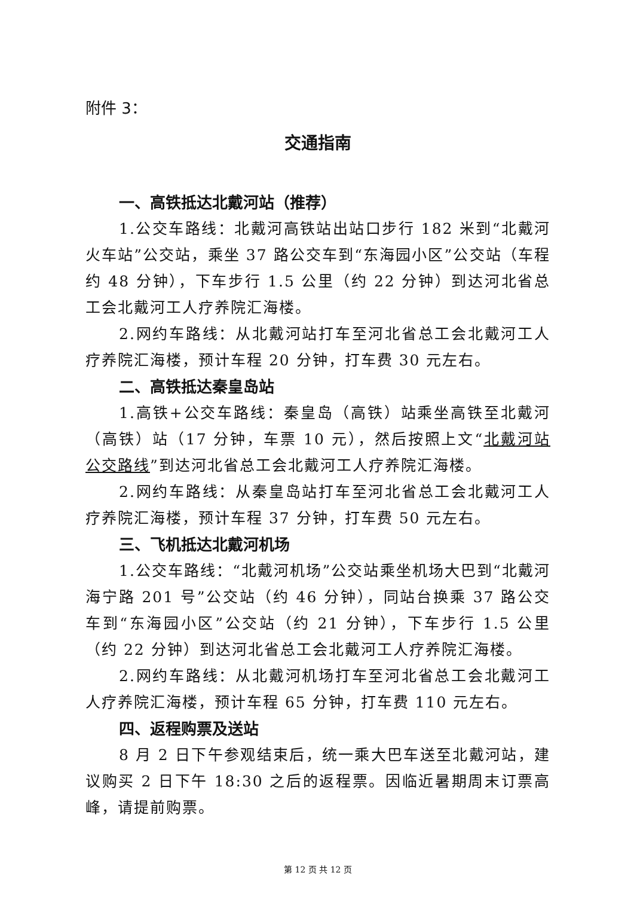附件 3：
交通指南
一、高铁抵达北戴河站（推荐）
1.公交车路线：北戴河高铁站出站口步行 182 米到“北戴河火车站”公交站，乘坐 37 路公交车到“东海园小区”公交站（车程约 48 分钟），下车步行 1.5 公里（约 22 分钟）到达河北省总工会北戴河工人疗养院汇海楼。
2.网约车路线：从北戴河站打车至河北省总工会北戴河工人疗养院汇海楼，预计车程 20 分钟，打车费 30 元左右。
二、高铁抵达秦皇岛站
1.高铁+公交车路线：秦皇岛（高铁）站乘坐高铁至北戴河（高铁）站（17 分钟，车票 10 元），然后按照上文“北戴河站公交路线”到达河北省总工会北戴河工人疗养院汇海楼。
2.网约车路线：从秦皇岛站打车至河北省总工会北戴河工人疗养院汇海楼，预计车程 37 分钟，打车费 50 元左右。
三、飞机抵达北戴河机场
1.公交车路线：“北戴河机场”公交站乘坐机场大巴到“北戴河海宁路 201 号”公交站（约 46 分钟），同站台换乘 37 路公交车到“东海园小区”公交站（约 21 分钟），下车步行 1.5 公里（约 22 分钟）到达河北省总工会北戴河工人疗养院汇海楼。
2.网约车路线：从北戴河机场打车至河北省总工会北戴河工人疗养院汇海楼，预计车程 65 分钟，打车费 110 元左右。
四、返程购票及送站
8 月 2 日下午参观结束后，统一乘大巴车送至北戴河站，建议购买 2 日下午 18:30 之后的返程票。因临近暑期周末订票高峰，请提前购票。
第 12 页 共 12 页